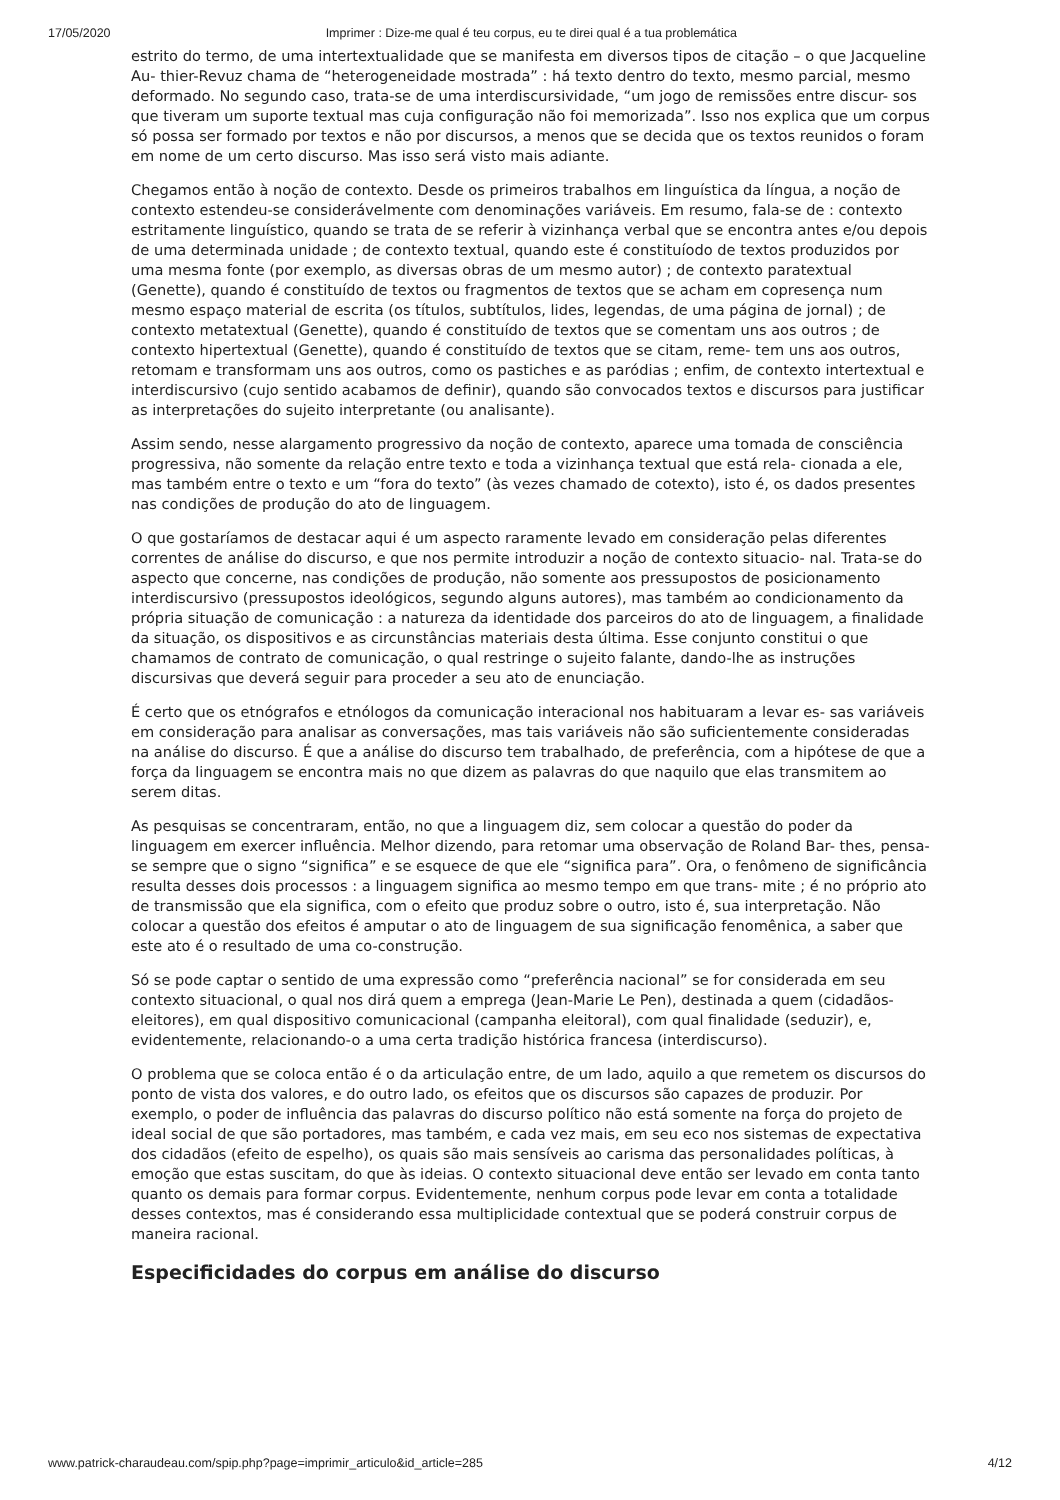17/05/2020 Imprimer : Dize-me qual é teu corpus, eu te direi qual é a tua problemática
estrito do termo, de uma intertextualidade que se manifesta em diversos tipos de citação – o que Jacqueline Au- thier-Revuz chama de “heterogeneidade mostrada” : há texto dentro do texto, mesmo parcial, mesmo deformado. No segundo caso, trata-se de uma interdiscursividade, “um jogo de remissões entre discur- sos que tiveram um suporte textual mas cuja configuração não foi memorizada”. Isso nos explica que um corpus só possa ser formado por textos e não por discursos, a menos que se decida que os textos reunidos o foram em nome de um certo discurso. Mas isso será visto mais adiante.
Chegamos então à noção de contexto. Desde os primeiros trabalhos em linguística da língua, a noção de contexto estendeu-se considerávelmente com denominações variáveis. Em resumo, fala-se de : contexto estritamente linguístico, quando se trata de se referir à vizinhança verbal que se encontra antes e/ou depois de uma determinada unidade ; de contexto textual, quando este é constituíodo de textos produzidos por uma mesma fonte (por exemplo, as diversas obras de um mesmo autor) ; de contexto paratextual (Genette), quando é constituído de textos ou fragmentos de textos que se acham em copresença num mesmo espaço material de escrita (os títulos, subtítulos, lides, legendas, de uma página de jornal) ; de contexto metatextual (Genette), quando é constituído de textos que se comentam uns aos outros ; de contexto hipertextual (Genette), quando é constituído de textos que se citam, reme- tem uns aos outros, retomam e transformam uns aos outros, como os pastiches e as paródias ; enfim, de contexto intertextual e interdiscursivo (cujo sentido acabamos de definir), quando são convocados textos e discursos para justificar as interpretações do sujeito interpretante (ou analisante).
Assim sendo, nesse alargamento progressivo da noção de contexto, aparece uma tomada de consciência progressiva, não somente da relação entre texto e toda a vizinhança textual que está rela- cionada a ele, mas também entre o texto e um “fora do texto” (às vezes chamado de cotexto), isto é, os dados presentes nas condições de produção do ato de linguagem.
O que gostaríamos de destacar aqui é um aspecto raramente levado em consideração pelas diferentes correntes de análise do discurso, e que nos permite introduzir a noção de contexto situacio- nal. Trata-se do aspecto que concerne, nas condições de produção, não somente aos pressupostos de posicionamento interdiscursivo (pressupostos ideológicos, segundo alguns autores), mas também ao condicionamento da própria situação de comunicação : a natureza da identidade dos parceiros do ato de linguagem, a finalidade da situação, os dispositivos e as circunstâncias materiais desta última. Esse conjunto constitui o que chamamos de contrato de comunicação, o qual restringe o sujeito falante, dando-lhe as instruções discursivas que deverá seguir para proceder a seu ato de enunciação.
É certo que os etnógrafos e etnólogos da comunicação interacional nos habituaram a levar es- sas variáveis em consideração para analisar as conversações, mas tais variáveis não são suficientemente consideradas na análise do discurso. É que a análise do discurso tem trabalhado, de preferência, com a hipótese de que a força da linguagem se encontra mais no que dizem as palavras do que naquilo que elas transmitem ao serem ditas.
As pesquisas se concentraram, então, no que a linguagem diz, sem colocar a questão do poder da linguagem em exercer influência. Melhor dizendo, para retomar uma observação de Roland Bar- thes, pensa-se sempre que o signo “significa” e se esquece de que ele “significa para”. Ora, o fenômeno de significância resulta desses dois processos : a linguagem significa ao mesmo tempo em que trans- mite ; é no próprio ato de transmissão que ela significa, com o efeito que produz sobre o outro, isto é, sua interpretação. Não colocar a questão dos efeitos é amputar o ato de linguagem de sua significação fenomênica, a saber que este ato é o resultado de uma co-construção.
Só se pode captar o sentido de uma expressão como “preferência nacional” se for considerada em seu contexto situacional, o qual nos dirá quem a emprega (Jean-Marie Le Pen), destinada a quem (cidadãos-eleitores), em qual dispositivo comunicacional (campanha eleitoral), com qual finalidade (seduzir), e, evidentemente, relacionando-o a uma certa tradição histórica francesa (interdiscurso).
O problema que se coloca então é o da articulação entre, de um lado, aquilo a que remetem os discursos do ponto de vista dos valores, e do outro lado, os efeitos que os discursos são capazes de produzir. Por exemplo, o poder de influência das palavras do discurso político não está somente na força do projeto de ideal social de que são portadores, mas também, e cada vez mais, em seu eco nos sistemas de expectativa dos cidadãos (efeito de espelho), os quais são mais sensíveis ao carisma das personalidades políticas, à emoção que estas suscitam, do que às ideias. O contexto situacional deve então ser levado em conta tanto quanto os demais para formar corpus. Evidentemente, nenhum corpus pode levar em conta a totalidade desses contextos, mas é considerando essa multiplicidade contextual que se poderá construir corpus de maneira racional.
Especificidades do corpus em análise do discurso
www.patrick-charaudeau.com/spip.php?page=imprimir_articulo&id_article=285 4/12